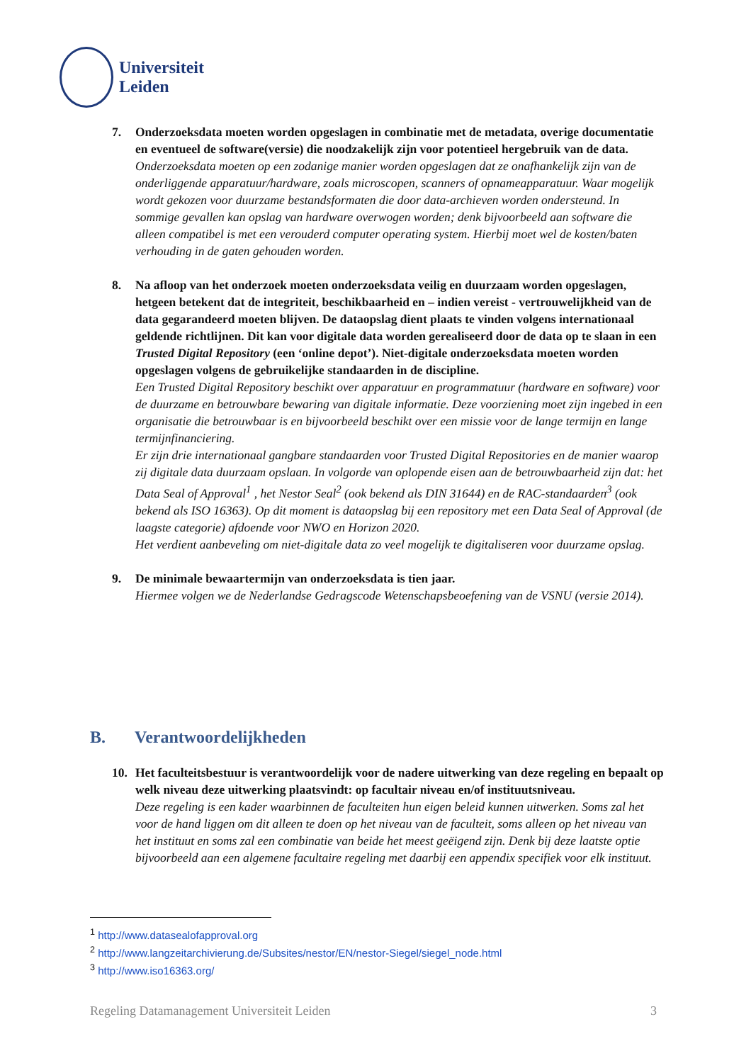Universiteit
Leiden
7. Onderzoeksdata moeten worden opgeslagen in combinatie met de metadata, overige documentatie en eventueel de software(versie) die noodzakelijk zijn voor potentieel hergebruik van de data.
Onderzoeksdata moeten op een zodanige manier worden opgeslagen dat ze onafhankelijk zijn van de onderliggende apparatuur/hardware, zoals microscopen, scanners of opnameapparatuur. Waar mogelijk wordt gekozen voor duurzame bestandsformaten die door data-archieven worden ondersteund. In sommige gevallen kan opslag van hardware overwogen worden; denk bijvoorbeeld aan software die alleen compatibel is met een verouderd computer operating system. Hierbij moet wel de kosten/baten verhouding in de gaten gehouden worden.
8. Na afloop van het onderzoek moeten onderzoeksdata veilig en duurzaam worden opgeslagen, hetgeen betekent dat de integriteit, beschikbaarheid en – indien vereist - vertrouwelijkheid van de data gegarandeerd moeten blijven. De dataopslag dient plaats te vinden volgens internationaal geldende richtlijnen. Dit kan voor digitale data worden gerealiseerd door de data op te slaan in een Trusted Digital Repository (een ‘online depot’). Niet-digitale onderzoeksdata moeten worden opgeslagen volgens de gebruikelijke standaarden in de discipline.
Een Trusted Digital Repository beschikt over apparatuur en programmatuur (hardware en software) voor de duurzame en betrouwbare bewaring van digitale informatie. Deze voorziening moet zijn ingebed in een organisatie die betrouwbaar is en bijvoorbeeld beschikt over een missie voor de lange termijn en lange termijnfinanciering.
Er zijn drie internationaal gangbare standaarden voor Trusted Digital Repositories en de manier waarop zij digitale data duurzaam opslaan. In volgorde van oplopende eisen aan de betrouwbaarheid zijn dat: het Data Seal of Approval<sup>1</sup> , het Nestor Seal<sup>2</sup> (ook bekend als DIN 31644) en de RAC-standaarden<sup>3</sup> (ook bekend als ISO 16363). Op dit moment is dataopslag bij een repository met een Data Seal of Approval (de laagste categorie) afdoende voor NWO en Horizon 2020.
Het verdient aanbeveling om niet-digitale data zo veel mogelijk te digitaliseren voor duurzame opslag.
9. De minimale bewaartermijn van onderzoeksdata is tien jaar.
Hiermee volgen we de Nederlandse Gedragscode Wetenschapsbeoefening van de VSNU (versie 2014).
B. Verantwoordelijkheden
10. Het faculteitsbestuur is verantwoordelijk voor de nadere uitwerking van deze regeling en bepaalt op welk niveau deze uitwerking plaatsvindt: op facultair niveau en/of instituutsniveau.
Deze regeling is een kader waarbinnen de faculteiten hun eigen beleid kunnen uitwerken. Soms zal het voor de hand liggen om dit alleen te doen op het niveau van de faculteit, soms alleen op het niveau van het instituut en soms zal een combinatie van beide het meest geëigend zijn. Denk bij deze laatste optie bijvoorbeeld aan een algemene facultaire regeling met daarbij een appendix specifiek voor elk instituut.
<sup>1</sup> http://www.datasealofapproval.org
<sup>2</sup> http://www.langzeitarchivierung.de/Subsites/nestor/EN/nestor-Siegel/siegel_node.html
<sup>3</sup> http://www.iso16363.org/
Regeling Datamanagement Universiteit Leiden 3